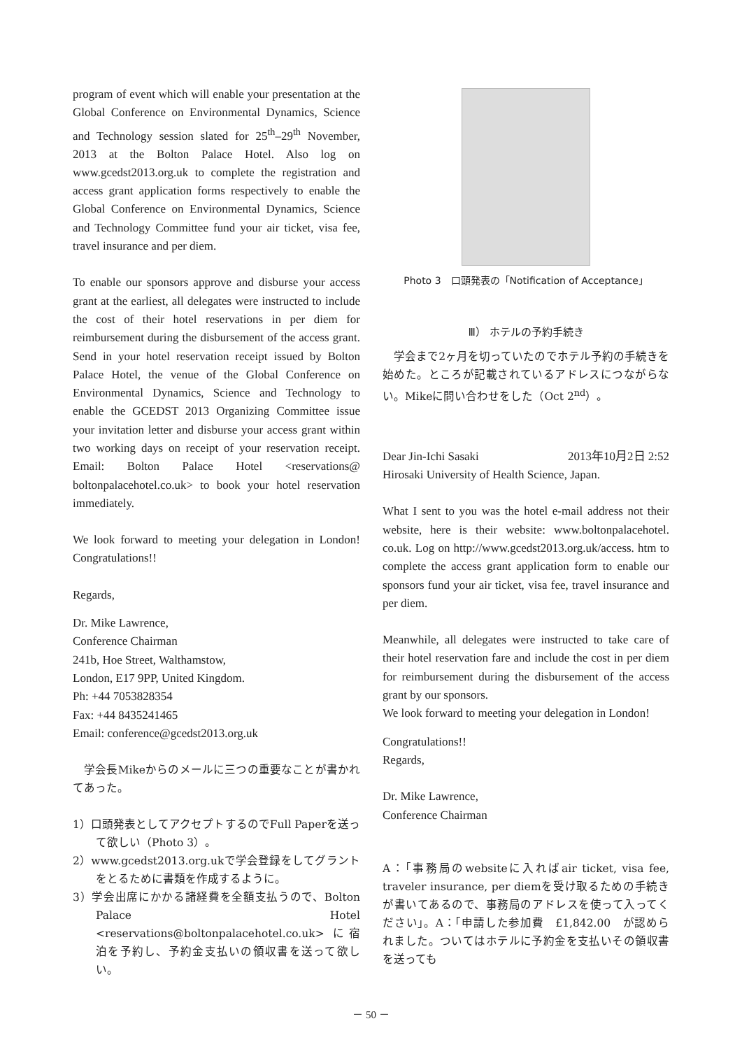program of event which will enable your presentation at the Global Conference on Environmental Dynamics, Science and Technology session slated for 25<sup>th</sup>–29<sup>th</sup> November, 2013 at the Bolton Palace Hotel. Also log on www.gcedst2013.org.uk to complete the registration and access grant application forms respectively to enable the Global Conference on Environmental Dynamics, Science and Technology Committee fund your air ticket, visa fee, travel insurance and per diem.
To enable our sponsors approve and disburse your access grant at the earliest, all delegates were instructed to include the cost of their hotel reservations in per diem for reimbursement during the disbursement of the access grant. Send in your hotel reservation receipt issued by Bolton Palace Hotel, the venue of the Global Conference on Environmental Dynamics, Science and Technology to enable the GCEDST 2013 Organizing Committee issue your invitation letter and disburse your access grant within two working days on receipt of your reservation receipt. Email: Bolton Palace Hotel <reservations@ boltonpalacehotel.co.uk> to book your hotel reservation immediately.
We look forward to meeting your delegation in London! Congratulations!!
Regards,
Dr. Mike Lawrence,
Conference Chairman
241b, Hoe Street, Walthamstow,
London, E17 9PP, United Kingdom.
Ph: +44 7053828354
Fax: +44 8435241465
Email: conference@gcedst2013.org.uk
　学会長Mikeからのメールに三つの重要なことが書かれてあった。
1）口頭発表としてアクセプトするのでFull Paperを送って欲しい（Photo 3）。
2）www.gcedst2013.org.ukで学会登録をしてグラントをとるために書類を作成するように。
3）学会出席にかかる諸経費を全額支払うので、Bolton Palace Hotel <reservations@boltonpalacehotel.co.uk> に宿泊を予約し、予約金支払いの領収書を送って欲しい。
Photo 3　口頭発表の「Notification of Acceptance」
Ⅲ） ホテルの予約手続き
　学会まで2ヶ月を切っていたのでホテル予約の手続きを始めた。ところが記載されているアドレスにつながらない。Mikeに問い合わせをした（Oct 2<sup>nd</sup>）。
Dear Jin-Ichi Sasaki 2013年10月2日 2:52
Hirosaki University of Health Science, Japan.
What I sent to you was the hotel e-mail address not their website, here is their website: www.boltonpalacehotel. co.uk. Log on http://www.gcedst2013.org.uk/access. htm to complete the access grant application form to enable our sponsors fund your air ticket, visa fee, travel insurance and per diem.
Meanwhile, all delegates were instructed to take care of their hotel reservation fare and include the cost in per diem for reimbursement during the disbursement of the access grant by our sponsors.
We look forward to meeting your delegation in London!
Congratulations!!
Regards,
Dr. Mike Lawrence,
Conference Chairman
A：「事務局のwebsiteに入ればair ticket, visa fee, traveler insurance, per diemを受け取るための手続きが書いてあるので、事務局のアドレスを使って入ってください」。A：「申請した参加費　£1,842.00　が認められました。ついてはホテルに予約金を支払いその領収書を送っても
－ 50 －